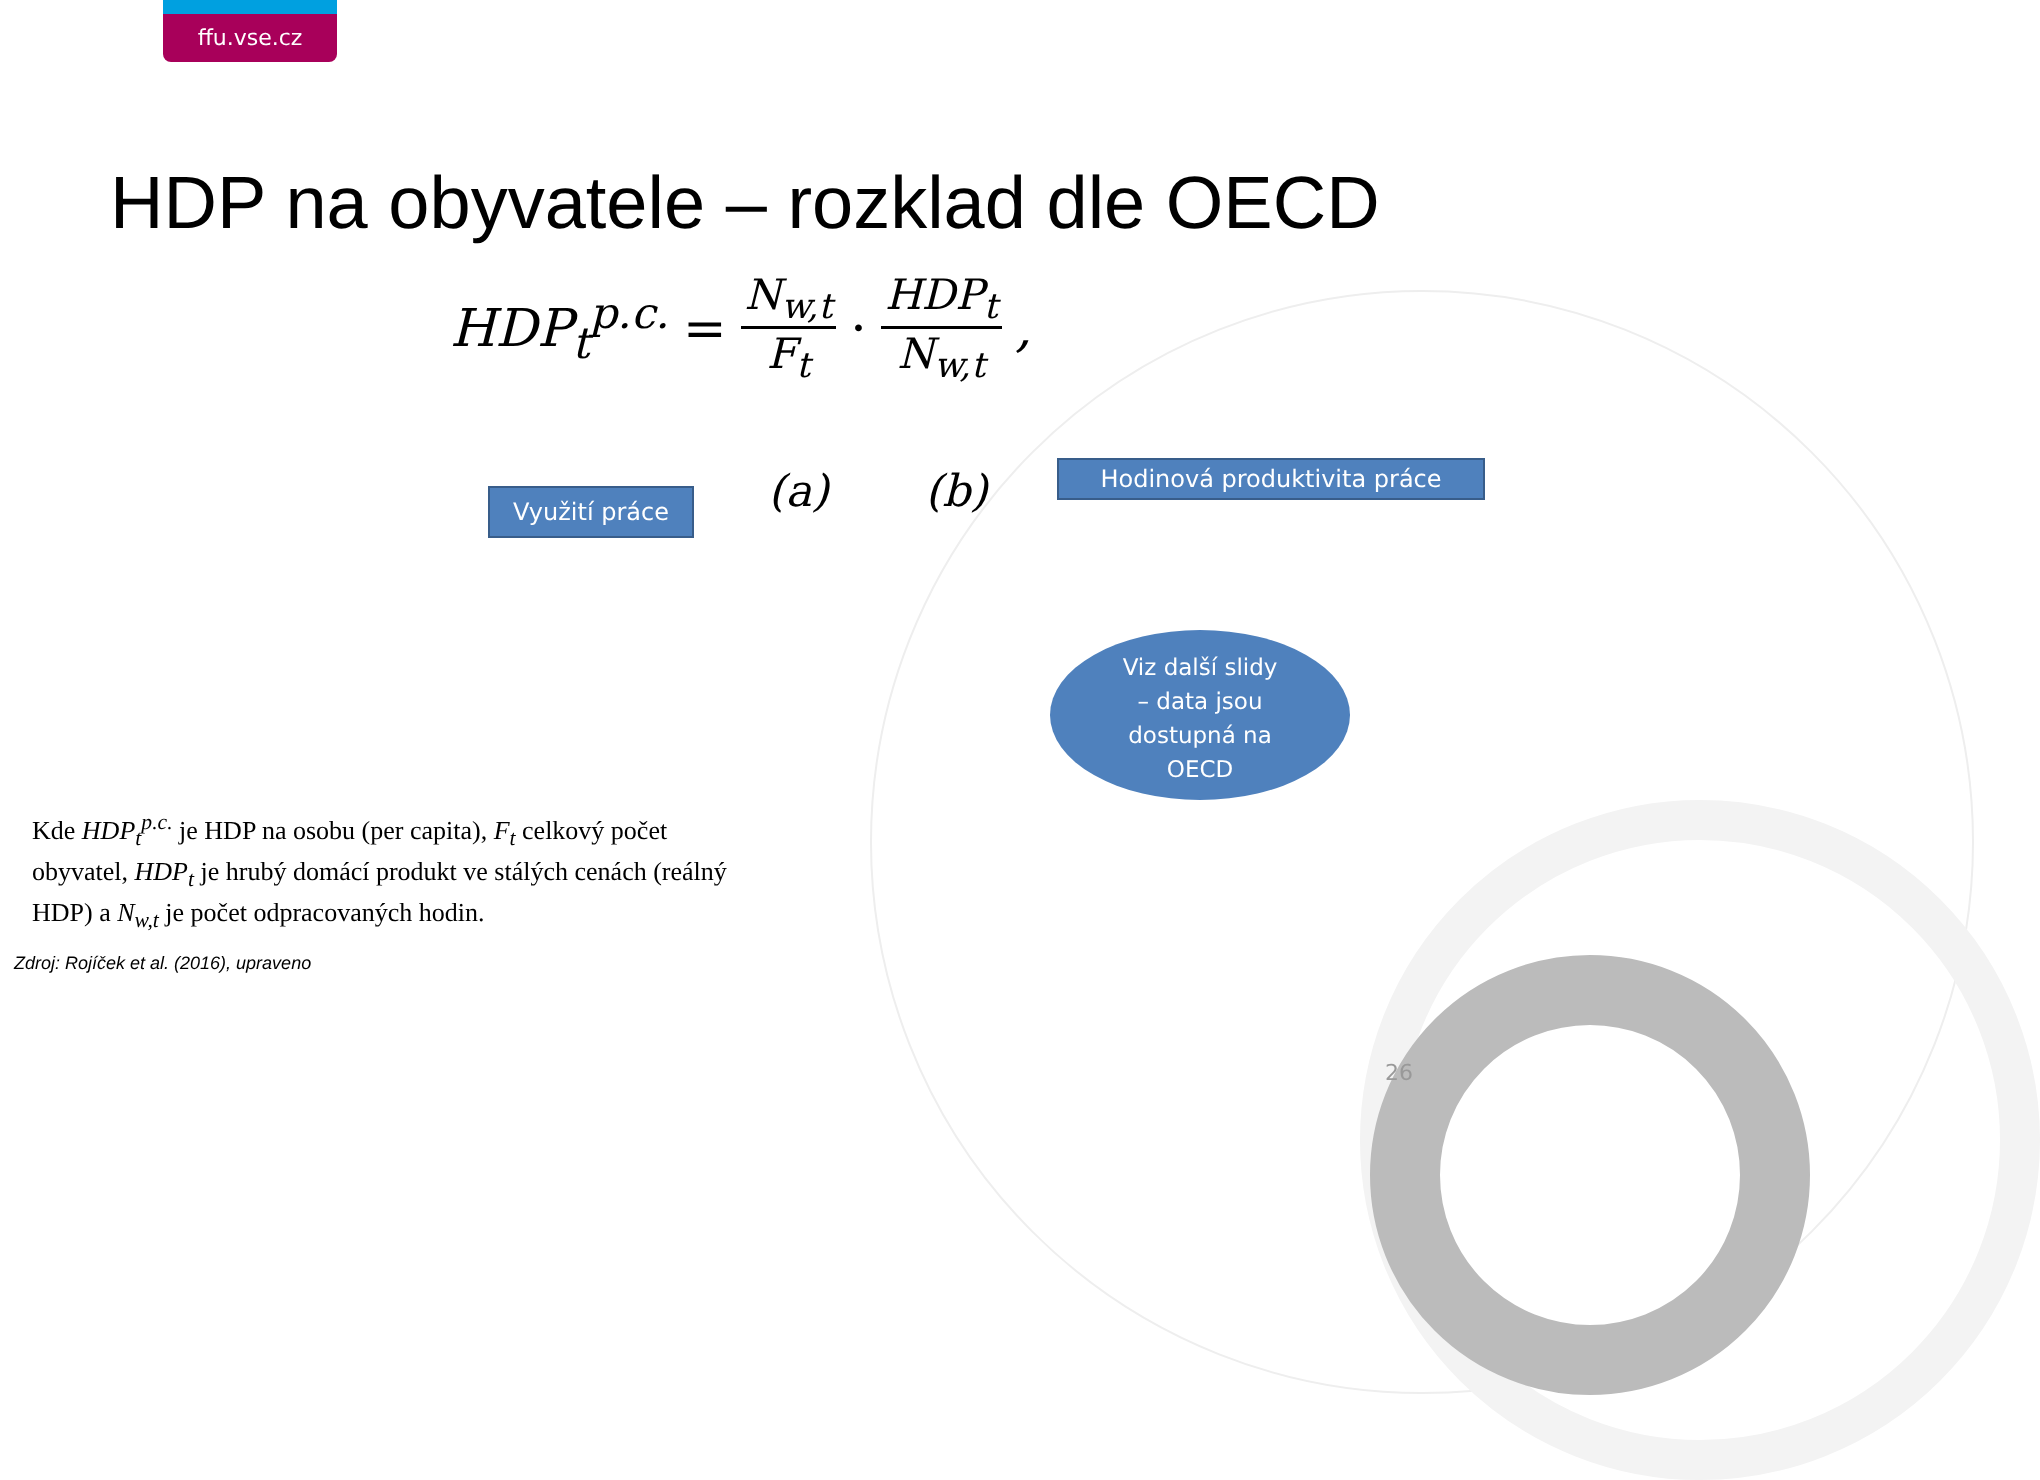ffu.vse.cz
HDP na obyvatele – rozklad dle OECD
HDP<sub>t</sub><sup>p.c.</sup> = N<sub>w,t</sub> F<sub>t</sub> · HDP<sub>t</sub> N<sub>w,t</sub>,
(a) (b)
Využití práce
Hodinová produktivita práce
Viz další slidy
– data jsou
dostupná na
OECD
Kde HDP<sub>t</sub><sup>p.c.</sup> je HDP na osobu (per capita), F<sub>t</sub> celkový počet obyvatel, HDP<sub>t</sub> je hrubý domácí produkt ve stálých cenách (reálný HDP) a N<sub>w,t</sub> je počet odpracovaných hodin.
Zdroj: Rojíček et al. (2016), upraveno
26